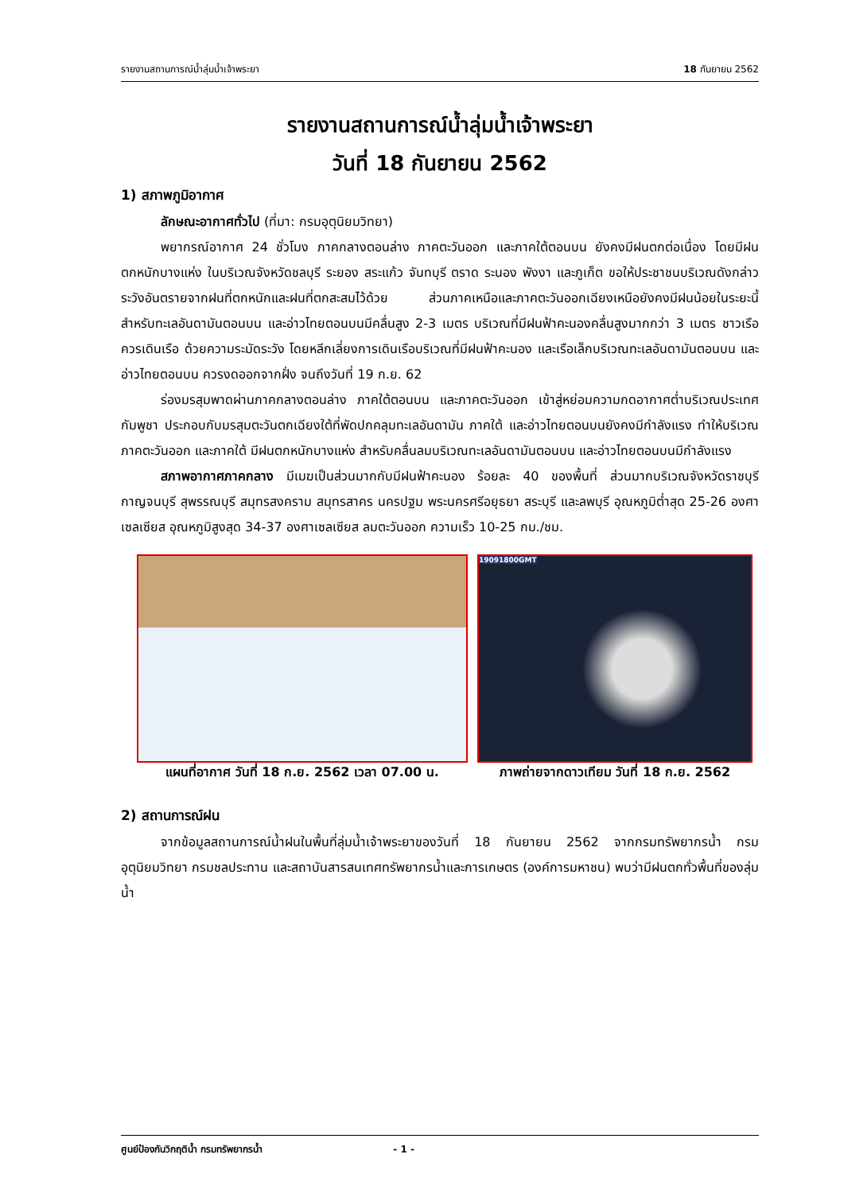รายงานสถานการณ์น้ำลุ่มน้ำเจ้าพระยา 18 กันยายน 2562
รายงานสถานการณ์น้ำลุ่มน้ำเจ้าพระยา
วันที่ 18 กันยายน 2562
1) สภาพภูมิอากาศ
ลักษณะอากาศทั่วไป (ที่มา: กรมอุตุนิยมวิทยา)
พยากรณ์อากาศ 24 ชั่วโมง ภาคกลางตอนล่าง ภาคตะวันออก และภาคใต้ตอนบน ยังคงมีฝนตกต่อเนื่อง โดยมีฝนตกหนักบางแห่ง ในบริเวณจังหวัดชลบุรี ระยอง สระแก้ว จันทบุรี ตราด ระนอง พังงา และภูเก็ต ขอให้ประชาชนบริเวณดังกล่าวระวังอันตรายจากฝนที่ตกหนักและฝนที่ตกสะสมไว้ด้วย ส่วนภาคเหนือและภาคตะวันออกเฉียงเหนือยังคงมีฝนน้อยในระยะนี้ สำหรับทะเลอันดามันตอนบน และอ่าวไทยตอนบนมีคลื่นสูง 2-3 เมตร บริเวณที่มีฝนฟ้าคะนองคลื่นสูงมากกว่า 3 เมตร ชาวเรือควรเดินเรือ ด้วยความระมัดระวัง โดยหลีกเลี่ยงการเดินเรือบริเวณที่มีฝนฟ้าคะนอง และเรือเล็กบริเวณทะเลอันดามันตอนบน และอ่าวไทยตอนบน ควรงดออกจากฝั่ง จนถึงวันที่ 19 ก.ย. 62
ร่องมรสุมพาดผ่านภาคกลางตอนล่าง ภาคใต้ตอนบน และภาคตะวันออก เข้าสู่หย่อมความกดอากาศต่ำบริเวณประเทศกัมพูชา ประกอบกับมรสุมตะวันตกเฉียงใต้ที่พัดปกคลุมทะเลอันดามัน ภาคใต้ และอ่าวไทยตอนบนยังคงมีกำลังแรง ทำให้บริเวณภาคตะวันออก และภาคใต้ มีฝนตกหนักบางแห่ง สำหรับคลื่นลมบริเวณทะเลอันดามันตอนบน และอ่าวไทยตอนบนมีกำลังแรง
สภาพอากาศภาคกลาง มีเมฆเป็นส่วนมากกับมีฝนฟ้าคะนอง ร้อยละ 40 ของพื้นที่ ส่วนมากบริเวณจังหวัดราชบุรี กาญจนบุรี สุพรรณบุรี สมุทรสงคราม สมุทรสาคร นครปฐม พระนครศรีอยุธยา สระบุรี และลพบุรี อุณหภูมิต่ำสุด 25-26 องศาเซลเซียส อุณหภูมิสูงสุด 34-37 องศาเซลเซียส ลมตะวันออก ความเร็ว 10-25 กม./ชม.
แผนที่อากาศ วันที่ 18 ก.ย. 2562 เวลา 07.00 น.
19091800GMT
ภาพถ่ายจากดาวเทียม วันที่ 18 ก.ย. 2562
2) สถานการณ์ฝน
จากข้อมูลสถานการณ์น้ำฝนในพื้นที่ลุ่มน้ำเจ้าพระยาของวันที่ 18 กันยายน 2562 จากกรมทรัพยากรน้ำ กรมอุตุนิยมวิทยา กรมชลประทาน และสถาบันสารสนเทศทรัพยากรน้ำและการเกษตร (องค์การมหาชน) พบว่ามีฝนตกทั่วพื้นที่ของลุ่มน้ำ
ศูนย์ป้องกันวิกฤติน้ำ กรมทรัพยากรน้ำ - 1 -